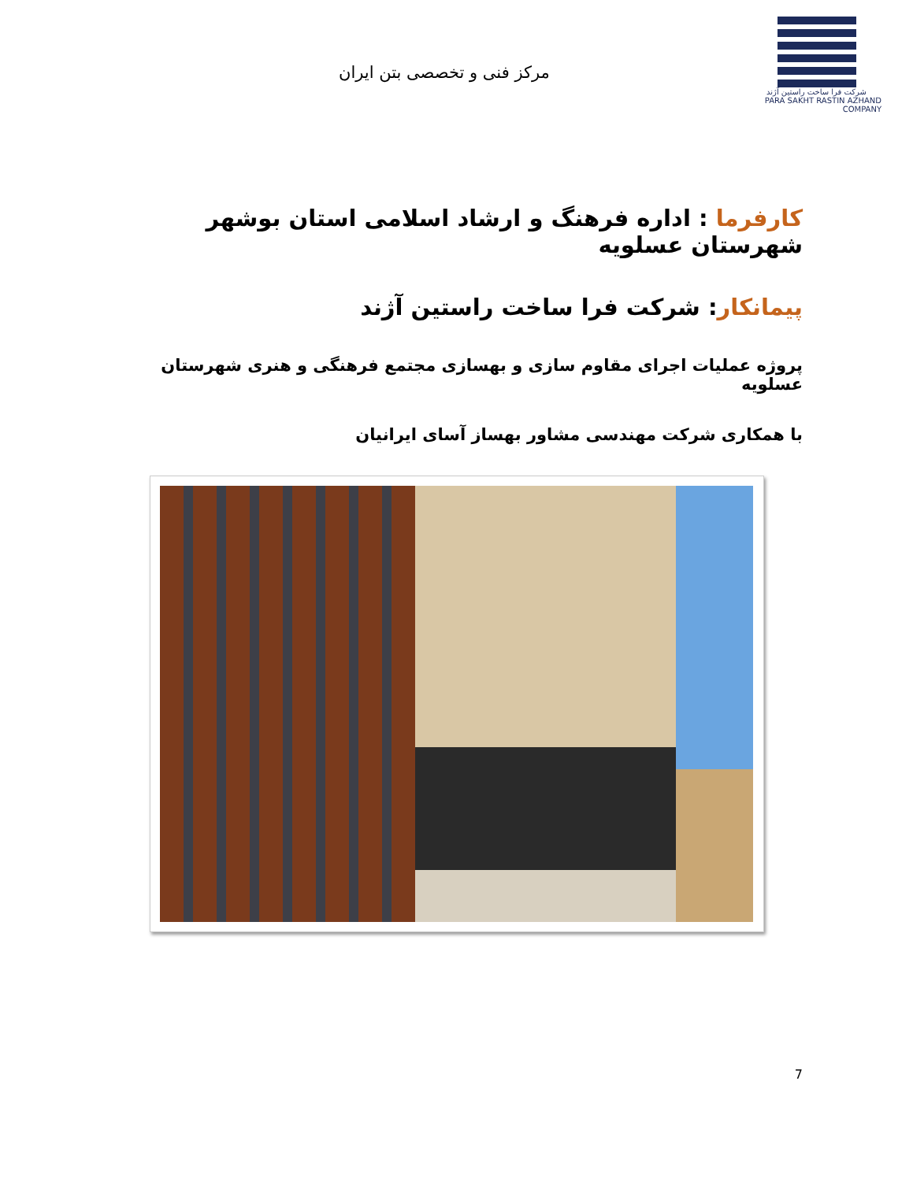شرکت فرا ساخت راستین آژند
PARA SAKHT RASTIN AZHAND COMPANY
مرکز فنی و تخصصی بتن ایران
کارفرما : اداره فرهنگ و ارشاد اسلامی استان بوشهر شهرستان عسلویه
پیمانکار: شرکت فرا ساخت راستین آژند
پروژه عملیات اجرای مقاوم سازی و بهسازی مجتمع فرهنگی و هنری شهرستان عسلویه
با همکاری شرکت مهندسی مشاور بهساز آسای ایرانیان
7